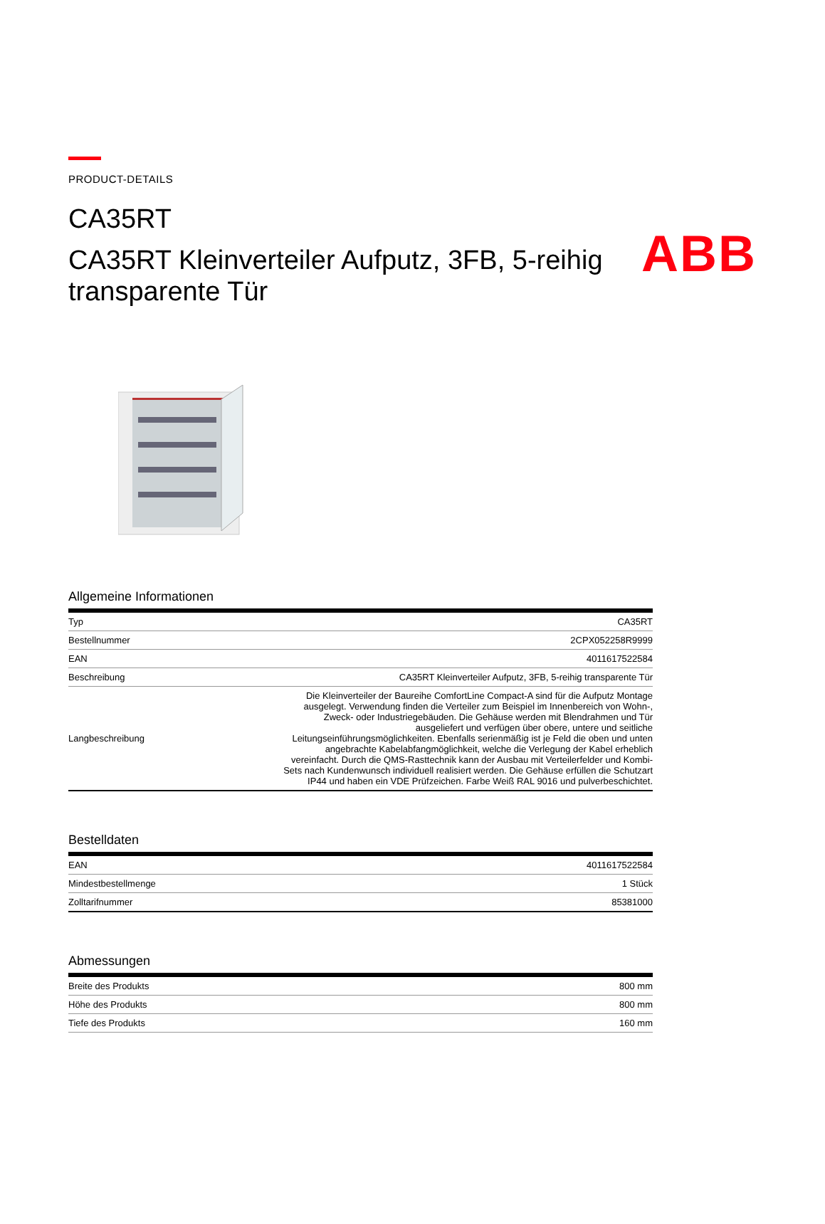ABB
PRODUCT-DETAILS
CA35RT
CA35RT Kleinverteiler Aufputz, 3FB, 5-reihig transparente Tür
Allgemeine Informationen
| Typ | CA35RT |
| Bestellnummer | 2CPX052258R9999 |
| EAN | 4011617522584 |
| Beschreibung | CA35RT Kleinverteiler Aufputz, 3FB, 5-reihig transparente Tür |
| Langbeschreibung | Die Kleinverteiler der Baureihe ComfortLine Compact-A sind für die Aufputz Montage ausgelegt. Verwendung finden die Verteiler zum Beispiel im Innenbereich von Wohn-, Zweck- oder Industriegebäuden. Die Gehäuse werden mit Blendrahmen und Tür ausgeliefert und verfügen über obere, untere und seitliche Leitungseinführungsmöglichkeiten. Ebenfalls serienmäßig ist je Feld die oben und unten angebrachte Kabelabfangmöglichkeit, welche die Verlegung der Kabel erheblich vereinfacht. Durch die QMS-Rasttechnik kann der Ausbau mit Verteilerfelder und Kombi-Sets nach Kundenwunsch individuell realisiert werden. Die Gehäuse erfüllen die Schutzart IP44 und haben ein VDE Prüfzeichen. Farbe Weiß RAL 9016 und pulverbeschichtet. |
Bestelldaten
| EAN | 4011617522584 |
| Mindestbestellmenge | 1 Stück |
| Zolltarifnummer | 85381000 |
Abmessungen
| Breite des Produkts | 800 mm |
| Höhe des Produkts | 800 mm |
| Tiefe des Produkts | 160 mm |